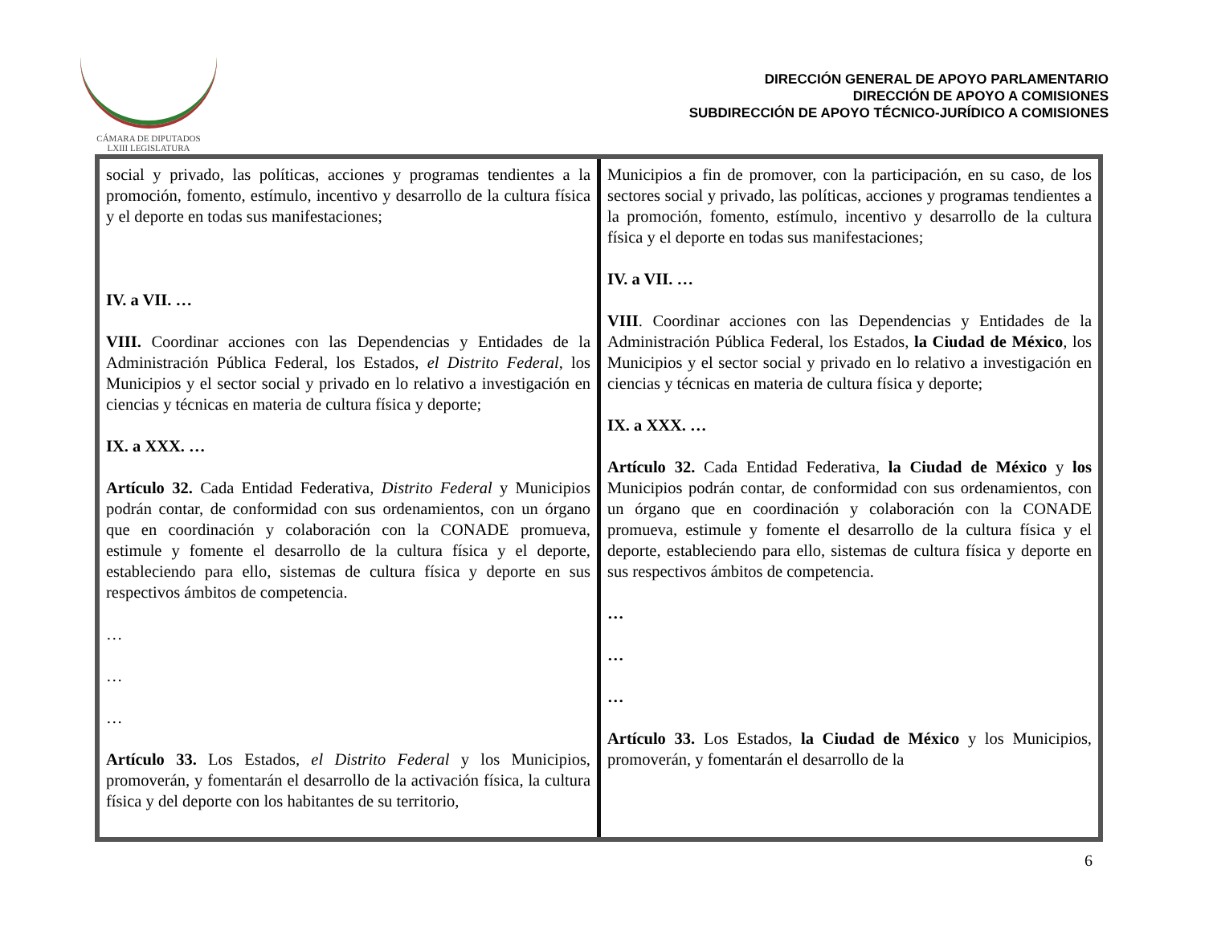CÁMARA DE DIPUTADOS
LXIII LEGISLATURA
DIRECCIÓN GENERAL DE APOYO PARLAMENTARIO
DIRECCIÓN DE APOYO A COMISIONES
SUBDIRECCIÓN DE APOYO TÉCNICO-JURÍDICO A COMISIONES
| social y privado, las políticas, acciones y programas tendientes a la promoción, fomento, estímulo, incentivo y desarrollo de la cultura física y el deporte en todas sus manifestaciones; IV. a VII. … VIII. Coordinar acciones con las Dependencias y Entidades de la Administración Pública Federal, los Estados, el Distrito Federal , los Municipios y el sector social y privado en lo relativo a investigación en ciencias y técnicas en materia de cultura física y deporte; IX. a XXX. … Artículo 32. Cada Entidad Federativa, Distrito Federal y Municipios podrán contar, de conformidad con sus ordenamientos, con un órgano que en coordinación y colaboración con la CONADE promueva, estimule y fomente el desarrollo de la cultura física y el deporte, estableciendo para ello, sistemas de cultura física y deporte en sus respectivos ámbitos de competencia. … … … Artículo 33. Los Estados, el Distrito Federal y los Municipios, promoverán, y fomentarán el desarrollo de la activación física, la cultura física y del deporte con los habitantes de su territorio, | Municipios a fin de promover, con la participación, en su caso, de los sectores social y privado, las políticas, acciones y programas tendientes a la promoción, fomento, estímulo, incentivo y desarrollo de la cultura física y el deporte en todas sus manifestaciones; IV. a VII. … VIII . Coordinar acciones con las Dependencias y Entidades de la Administración Pública Federal, los Estados, la Ciudad de México , los Municipios y el sector social y privado en lo relativo a investigación en ciencias y técnicas en materia de cultura física y deporte; IX. a XXX. … Artículo 32. Cada Entidad Federativa, la Ciudad de México y los Municipios podrán contar, de conformidad con sus ordenamientos, con un órgano que en coordinación y colaboración con la CONADE promueva, estimule y fomente el desarrollo de la cultura física y el deporte, estableciendo para ello, sistemas de cultura física y deporte en sus respectivos ámbitos de competencia. … … … Artículo 33. Los Estados, la Ciudad de México y los Municipios, promoverán, y fomentarán el desarrollo de la |
6